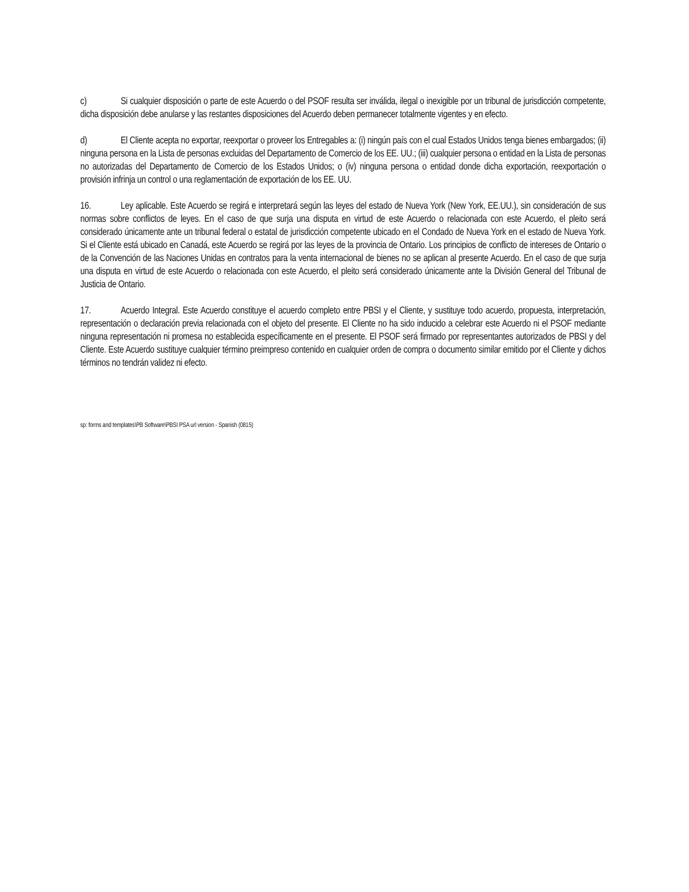c) Si cualquier disposición o parte de este Acuerdo o del PSOF resulta ser inválida, ilegal o inexigible por un tribunal de jurisdicción competente, dicha disposición debe anularse y las restantes disposiciones del Acuerdo deben permanecer totalmente vigentes y en efecto.
d) El Cliente acepta no exportar, reexportar o proveer los Entregables a: (i) ningún país con el cual Estados Unidos tenga bienes embargados; (ii) ninguna persona en la Lista de personas excluidas del Departamento de Comercio de los EE. UU.; (iii) cualquier persona o entidad en la Lista de personas no autorizadas del Departamento de Comercio de los Estados Unidos; o (iv) ninguna persona o entidad donde dicha exportación, reexportación o provisión infrinja un control o una reglamentación de exportación de los EE. UU.
16. Ley aplicable. Este Acuerdo se regirá e interpretará según las leyes del estado de Nueva York (New York, EE.UU.), sin consideración de sus normas sobre conflictos de leyes. En el caso de que surja una disputa en virtud de este Acuerdo o relacionada con este Acuerdo, el pleito será considerado únicamente ante un tribunal federal o estatal de jurisdicción competente ubicado en el Condado de Nueva York en el estado de Nueva York. Si el Cliente está ubicado en Canadá, este Acuerdo se regirá por las leyes de la provincia de Ontario. Los principios de conflicto de intereses de Ontario o de la Convención de las Naciones Unidas en contratos para la venta internacional de bienes no se aplican al presente Acuerdo. En el caso de que surja una disputa en virtud de este Acuerdo o relacionada con este Acuerdo, el pleito será considerado únicamente ante la División General del Tribunal de Justicia de Ontario.
17. Acuerdo Integral. Este Acuerdo constituye el acuerdo completo entre PBSI y el Cliente, y sustituye todo acuerdo, propuesta, interpretación, representación o declaración previa relacionada con el objeto del presente. El Cliente no ha sido inducido a celebrar este Acuerdo ni el PSOF mediante ninguna representación ni promesa no establecida específicamente en el presente. El PSOF será firmado por representantes autorizados de PBSI y del Cliente. Este Acuerdo sustituye cualquier término preimpreso contenido en cualquier orden de compra o documento similar emitido por el Cliente y dichos términos no tendrán validez ni efecto.
sp: forms and templates\PB Software\PBSI PSA url version - Spanish (0815)